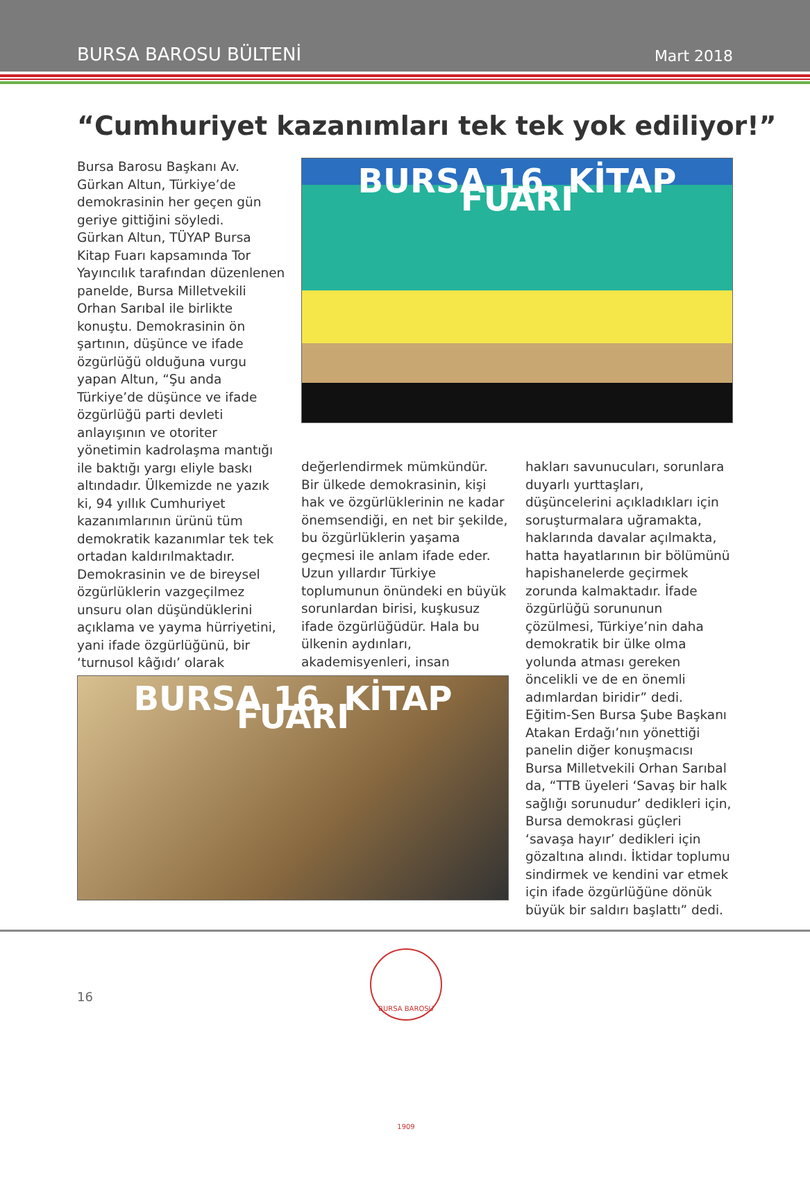BURSA BAROSU BÜLTENİ
Mart 2018
“Cumhuriyet kazanımları tek tek yok ediliyor!”
Bursa Barosu Başkanı Av. Gürkan Altun, Türkiye’de demokrasinin her geçen gün geriye gittiğini söyledi.
Gürkan Altun, TÜYAP Bursa Kitap Fuarı kapsamında Tor Yayıncılık tarafından düzenlenen panelde, Bursa Milletvekili Orhan Sarıbal ile birlikte konuştu. Demokrasinin ön şartının, düşünce ve ifade özgürlüğü olduğuna vurgu yapan Altun, “Şu anda Türkiye’de düşünce ve ifade özgürlüğü parti devleti anlayışının ve otoriter yönetimin kadrolaşma mantığı ile baktığı yargı eliyle baskı altındadır. Ülkemizde ne yazık ki, 94 yıllık Cumhuriyet kazanımlarının ürünü tüm demokratik kazanımlar tek tek ortadan kaldırılmaktadır. Demokrasinin ve de bireysel özgürlüklerin vazgeçilmez unsuru olan düşündüklerini açıklama ve yayma hürriyetini, yani ifade özgürlüğünü, bir ‘turnusol kâğıdı’ olarak
BURSA 16. KİTAP FUARI
değerlendirmek mümkündür. Bir ülkede demokrasinin, kişi hak ve özgürlüklerinin ne kadar önemsendiği, en net bir şekilde, bu özgürlüklerin yaşama geçmesi ile anlam ifade eder. Uzun yıllardır Türkiye toplumunun önündeki en büyük sorunlardan birisi, kuşkusuz ifade özgürlüğüdür. Hala bu ülkenin aydınları, akademisyenleri, insan
hakları savunucuları, sorunlara duyarlı yurttaşları, düşüncelerini açıkladıkları için soruşturmalara uğramakta, haklarında davalar açılmakta, hatta hayatlarının bir bölümünü hapishanelerde geçirmek zorunda kalmaktadır. İfade özgürlüğü sorununun çözülmesi, Türkiye’nin daha demokratik bir ülke olma yolunda atması gereken öncelikli ve de en önemli adımlardan biridir” dedi.
Eğitim-Sen Bursa Şube Başkanı Atakan Erdağı’nın yönettiği panelin diğer konuşmacısı Bursa Milletvekili Orhan Sarıbal da, “TTB üyeleri ‘Savaş bir halk sağlığı sorunudur’ dedikleri için, Bursa demokrasi güçleri ‘savaşa hayır’ dedikleri için gözaltına alındı. İktidar toplumu sindirmek ve kendini var etmek için ifade özgürlüğüne dönük büyük bir saldırı başlattı” dedi.
BURSA 16. KİTAP FUARI
16
BURSA BAROSU 1909